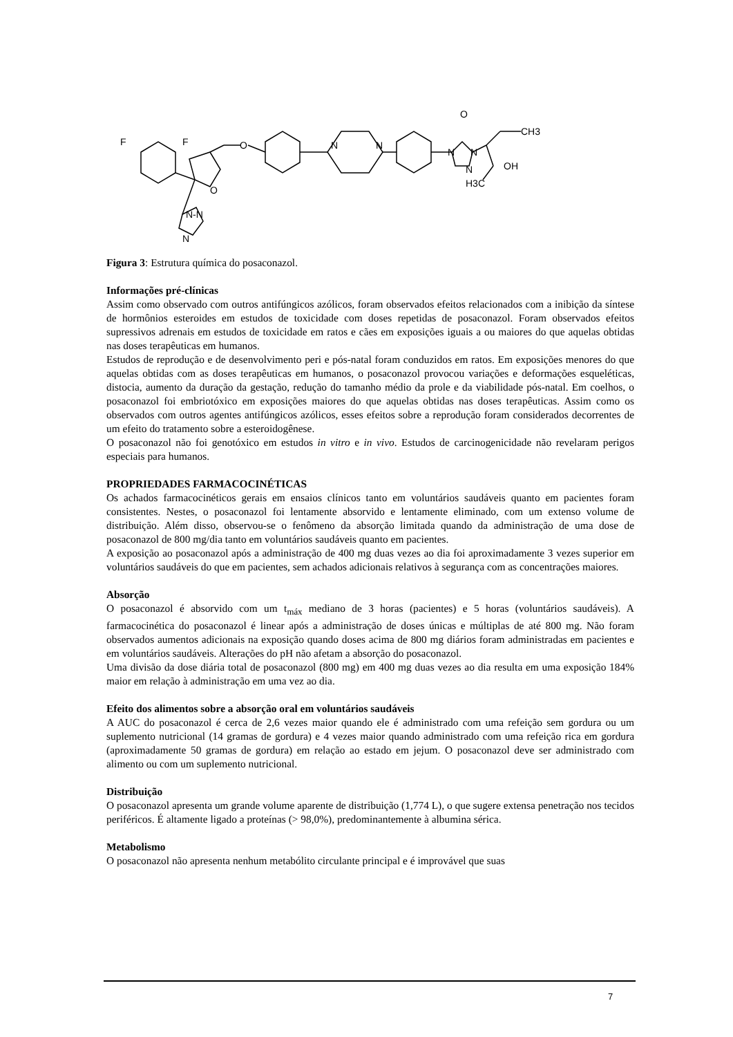F
F
O
O
N
N
N
N
N
O
CH3
OH
H3C
N-N
N
Figura 3: Estrutura química do posaconazol.
Informações pré-clínicas
Assim como observado com outros antifúngicos azólicos, foram observados efeitos relacionados com a inibição da síntese de hormônios esteroides em estudos de toxicidade com doses repetidas de posaconazol. Foram observados efeitos supressivos adrenais em estudos de toxicidade em ratos e cães em exposições iguais a ou maiores do que aquelas obtidas nas doses terapêuticas em humanos.
Estudos de reprodução e de desenvolvimento peri e pós-natal foram conduzidos em ratos. Em exposições menores do que aquelas obtidas com as doses terapêuticas em humanos, o posaconazol provocou variações e deformações esqueléticas, distocia, aumento da duração da gestação, redução do tamanho médio da prole e da viabilidade pós-natal. Em coelhos, o posaconazol foi embriotóxico em exposições maiores do que aquelas obtidas nas doses terapêuticas. Assim como os observados com outros agentes antifúngicos azólicos, esses efeitos sobre a reprodução foram considerados decorrentes de um efeito do tratamento sobre a esteroidogênese.
O posaconazol não foi genotóxico em estudos in vitro e in vivo. Estudos de carcinogenicidade não revelaram perigos especiais para humanos.
PROPRIEDADES FARMACOCINÉTICAS
Os achados farmacocinéticos gerais em ensaios clínicos tanto em voluntários saudáveis quanto em pacientes foram consistentes. Nestes, o posaconazol foi lentamente absorvido e lentamente eliminado, com um extenso volume de distribuição. Além disso, observou-se o fenômeno da absorção limitada quando da administração de uma dose de posaconazol de 800 mg/dia tanto em voluntários saudáveis quanto em pacientes.
A exposição ao posaconazol após a administração de 400 mg duas vezes ao dia foi aproximadamente 3 vezes superior em voluntários saudáveis do que em pacientes, sem achados adicionais relativos à segurança com as concentrações maiores.
Absorção
O posaconazol é absorvido com um t<sub>máx</sub> mediano de 3 horas (pacientes) e 5 horas (voluntários saudáveis). A farmacocinética do posaconazol é linear após a administração de doses únicas e múltiplas de até 800 mg. Não foram observados aumentos adicionais na exposição quando doses acima de 800 mg diários foram administradas em pacientes e em voluntários saudáveis. Alterações do pH não afetam a absorção do posaconazol.
Uma divisão da dose diária total de posaconazol (800 mg) em 400 mg duas vezes ao dia resulta em uma exposição 184% maior em relação à administração em uma vez ao dia.
Efeito dos alimentos sobre a absorção oral em voluntários saudáveis
A AUC do posaconazol é cerca de 2,6 vezes maior quando ele é administrado com uma refeição sem gordura ou um suplemento nutricional (14 gramas de gordura) e 4 vezes maior quando administrado com uma refeição rica em gordura (aproximadamente 50 gramas de gordura) em relação ao estado em jejum. O posaconazol deve ser administrado com alimento ou com um suplemento nutricional.
Distribuição
O posaconazol apresenta um grande volume aparente de distribuição (1,774 L), o que sugere extensa penetração nos tecidos periféricos. É altamente ligado a proteínas (> 98,0%), predominantemente à albumina sérica.
Metabolismo
O posaconazol não apresenta nenhum metabólito circulante principal e é improvável que suas
7